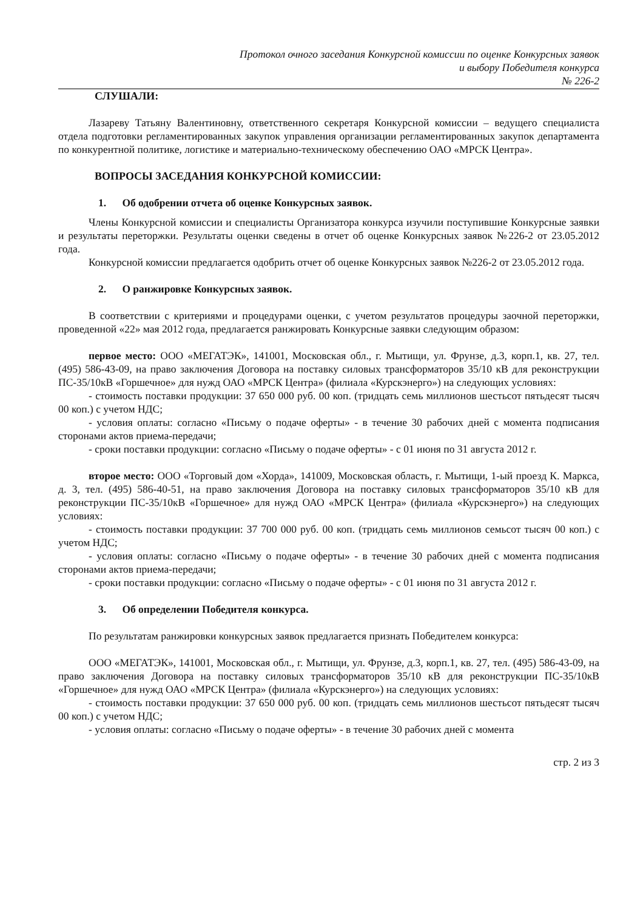Протокол очного заседания Конкурсной комиссии по оценке Конкурсных заявок
и выбору Победителя конкурса
№ 226-2
СЛУШАЛИ:
Лазареву Татьяну Валентиновну, ответственного секретаря Конкурсной комиссии – ведущего специалиста отдела подготовки регламентированных закупок управления организации регламентированных закупок департамента по конкурентной политике, логистике и материально-техническому обеспечению ОАО «МРСК Центра».
ВОПРОСЫ ЗАСЕДАНИЯ КОНКУРСНОЙ КОМИССИИ:
1. Об одобрении отчета об оценке Конкурсных заявок.
Члены Конкурсной комиссии и специалисты Организатора конкурса изучили поступившие Конкурсные заявки и результаты переторжки. Результаты оценки сведены в отчет об оценке Конкурсных заявок №226-2 от 23.05.2012 года.
Конкурсной комиссии предлагается одобрить отчет об оценке Конкурсных заявок №226-2 от 23.05.2012 года.
2. О ранжировке Конкурсных заявок.
В соответствии с критериями и процедурами оценки, с учетом результатов процедуры заочной переторжки, проведенной «22» мая 2012 года, предлагается ранжировать Конкурсные заявки следующим образом:
первое место: ООО «МЕГАТЭК», 141001, Московская обл., г. Мытищи, ул. Фрунзе, д.3, корп.1, кв. 27, тел. (495) 586-43-09, на право заключения Договора на поставку силовых трансформаторов 35/10 кВ для реконструкции ПС-35/10кВ «Горшечное» для нужд ОАО «МРСК Центра» (филиала «Курскэнерго») на следующих условиях:
- стоимость поставки продукции: 37 650 000 руб. 00 коп. (тридцать семь миллионов шестьсот пятьдесят тысяч 00 коп.) с учетом НДС;
- условия оплаты: согласно «Письму о подаче оферты» - в течение 30 рабочих дней с момента подписания сторонами актов приема-передачи;
- сроки поставки продукции: согласно «Письму о подаче оферты» - с 01 июня по 31 августа 2012 г.
второе место: ООО «Торговый дом «Хорда», 141009, Московская область, г. Мытищи, 1-ый проезд К. Маркса, д. 3, тел. (495) 586-40-51, на право заключения Договора на поставку силовых трансформаторов 35/10 кВ для реконструкции ПС-35/10кВ «Горшечное» для нужд ОАО «МРСК Центра» (филиала «Курскэнерго») на следующих условиях:
- стоимость поставки продукции: 37 700 000 руб. 00 коп. (тридцать семь миллионов семьсот тысяч 00 коп.) с учетом НДС;
- условия оплаты: согласно «Письму о подаче оферты» - в течение 30 рабочих дней с момента подписания сторонами актов приема-передачи;
- сроки поставки продукции: согласно «Письму о подаче оферты» - с 01 июня по 31 августа 2012 г.
3. Об определении Победителя конкурса.
По результатам ранжировки конкурсных заявок предлагается признать Победителем конкурса:
ООО «МЕГАТЭК», 141001, Московская обл., г. Мытищи, ул. Фрунзе, д.3, корп.1, кв. 27, тел. (495) 586-43-09, на право заключения Договора на поставку силовых трансформаторов 35/10 кВ для реконструкции ПС-35/10кВ «Горшечное» для нужд ОАО «МРСК Центра» (филиала «Курскэнерго») на следующих условиях:
- стоимость поставки продукции: 37 650 000 руб. 00 коп. (тридцать семь миллионов шестьсот пятьдесят тысяч 00 коп.) с учетом НДС;
- условия оплаты: согласно «Письму о подаче оферты» - в течение 30 рабочих дней с момента
стр. 2 из 3